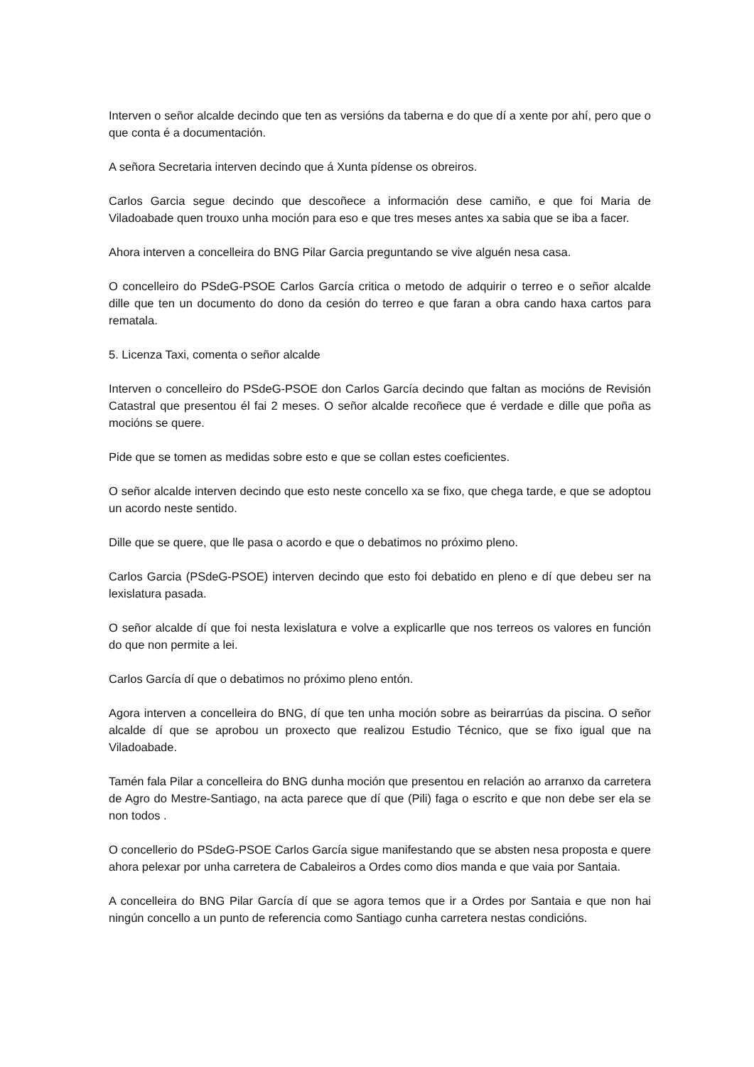Interven o señor alcalde decindo que ten as versións da taberna e do que dí a xente por ahí, pero que o que conta é a documentación.
A señora Secretaria interven decindo que á Xunta pídense os obreiros.
Carlos Garcia segue decindo que descoñece a información dese camiño, e que foi Maria de Viladoabade quen trouxo unha moción para eso e que tres meses antes xa sabia que se iba a facer.
Ahora interven a concelleira do BNG Pilar Garcia preguntando se vive alguén nesa casa.
O concelleiro do PSdeG-PSOE Carlos García critica o metodo de adquirir o terreo e o señor alcalde dille que ten un documento do dono da cesión do terreo e que faran a obra cando haxa cartos para rematala.
5. Licenza Taxi, comenta o señor alcalde
Interven o concelleiro do PSdeG-PSOE don Carlos García decindo que faltan as mocións de Revisión Catastral que presentou él fai 2 meses. O señor alcalde recoñece que é verdade e dille que poña as mocións se quere.
Pide que se tomen as medidas sobre esto e que se collan estes coeficientes.
O señor alcalde interven decindo que esto neste concello xa se fixo, que chega tarde, e que se adoptou un acordo neste sentido.
Dille que se quere, que lle pasa o acordo e que o debatimos no próximo pleno.
Carlos Garcia (PSdeG-PSOE) interven decindo que esto foi debatido en pleno e dí que debeu ser na lexislatura pasada.
O señor alcalde dí que foi nesta lexislatura e volve a explicarlle que nos terreos os valores en función do que non permite a lei.
Carlos García dí que o debatimos no próximo pleno entón.
Agora interven a concelleira do BNG, dí que ten unha moción sobre as beirarrúas da piscina. O señor alcalde dí que se aprobou un proxecto que realizou Estudio Técnico, que se fixo igual que na Viladoabade.
Tamén fala Pilar a concelleira do BNG dunha moción que presentou en relación ao arranxo da carretera de Agro do Mestre-Santiago, na acta parece que dí que (Pili) faga o escrito e que non debe ser ela se non todos .
O concellerio do PSdeG-PSOE Carlos García sigue manifestando que se absten nesa proposta e quere ahora pelexar por unha carretera de Cabaleiros a Ordes como dios manda e que vaia por Santaia.
A concelleira do BNG Pilar García dí que se agora temos que ir a Ordes por Santaia e que non hai ningún concello a un punto de referencia como Santiago cunha carretera nestas condicións.